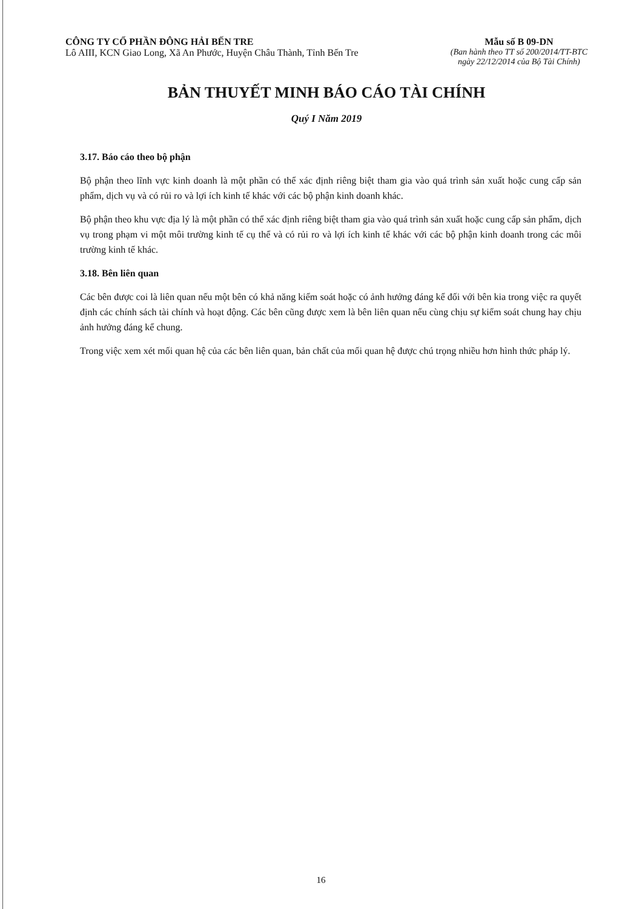CÔNG TY CỔ PHẦN ĐÔNG HẢI BẾN TRE
Lô AIII, KCN Giao Long, Xã An Phước, Huyện Châu Thành, Tỉnh Bến Tre
Mẫu số B 09-DN
(Ban hành theo TT số 200/2014/TT-BTC
ngày 22/12/2014 của Bộ Tài Chính)
BẢN THUYẾT MINH BÁO CÁO TÀI CHÍNH
Quý I Năm 2019
3.17. Báo cáo theo bộ phận
Bộ phận theo lĩnh vực kinh doanh là một phần có thể xác định riêng biệt tham gia vào quá trình sản xuất hoặc cung cấp sản phẩm, dịch vụ và có rủi ro và lợi ích kinh tế khác với các bộ phận kinh doanh khác.
Bộ phận theo khu vực địa lý là một phần có thể xác định riêng biệt tham gia vào quá trình sản xuất hoặc cung cấp sản phẩm, dịch vụ trong phạm vi một môi trường kinh tế cụ thể và có rủi ro và lợi ích kinh tế khác với các bộ phận kinh doanh trong các môi trường kinh tế khác.
3.18. Bên liên quan
Các bên được coi là liên quan nếu một bên có khả năng kiểm soát hoặc có ảnh hưởng đáng kể đối với bên kia trong việc ra quyết định các chính sách tài chính và hoạt động. Các bên cũng được xem là bên liên quan nếu cùng chịu sự kiểm soát chung hay chịu ảnh hưởng đáng kể chung.
Trong việc xem xét mối quan hệ của các bên liên quan, bản chất của mối quan hệ được chú trọng nhiều hơn hình thức pháp lý.
16